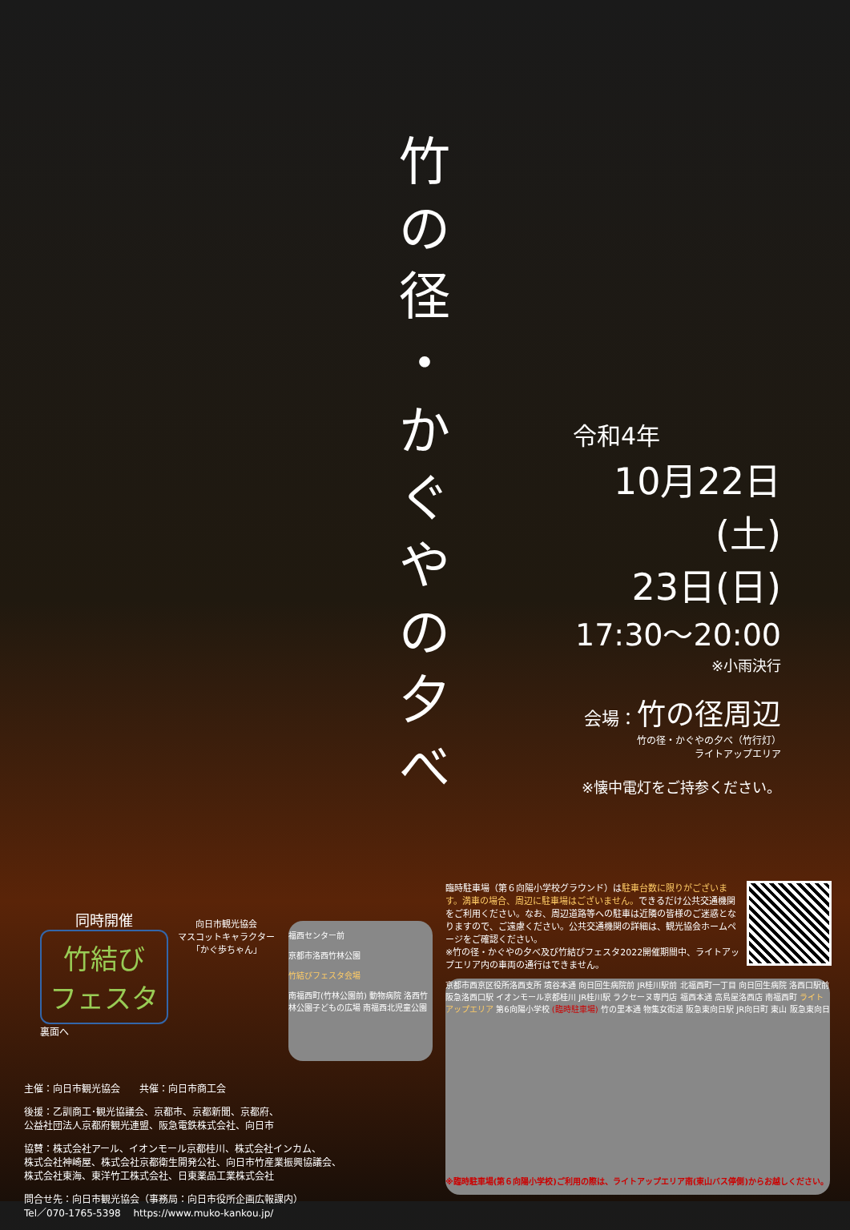竹
の
径
・
か
ぐ
や
の
夕
べ
令和4年
10月22日(土)
23日(日)
17:30～20:00
※小雨決行
会場：竹の径周辺
竹の径・かぐやの夕べ（竹行灯）
ライトアップエリア
※懐中電灯をご持参ください。
同時開催
竹結び
フェスタ
裏面へ
向日市観光協会
マスコットキャラクター
「かぐ歩ちゃん」
福西センター前
京都市洛西竹林公園
竹結びフェスタ会場
南福西町(竹林公園前) 動物病院 洛西竹林公園子どもの広場 南福西北児童公園
臨時駐車場（第６向陽小学校グラウンド）は駐車台数に限りがございます。満車の場合、周辺に駐車場はございません。できるだけ公共交通機関をご利用ください。なお、周辺道路等への駐車は近隣の皆様のご迷惑となりますので、ご遠慮ください。公共交通機関の詳細は、観光協会ホームページをご確認ください。
※竹の径・かぐやの夕べ及び竹結びフェスタ2022開催期間中、ライトアップエリア内の車両の通行はできません。
京都市西京区役所洛西支所 境谷本通 向日回生病院前 JR桂川駅前 北福西町一丁目 向日回生病院 洛西口駅前 阪急洛西口駅 イオンモール京都桂川 JR桂川駅 ラクセーヌ専門店 福西本通 高島屋洛西店 南福西町 ライトアップエリア 第6向陽小学校 (臨時駐車場) 竹の里本通 物集女街道 阪急東向日駅 JR向日町 東山 阪急東向日
※臨時駐車場(第６向陽小学校)ご利用の際は、ライトアップエリア南(東山バス停側)からお越しください。
主催：向日市観光協会　　共催：向日市商工会
後援：乙訓商工･観光協議会、京都市、京都新聞、京都府、
公益社団法人京都府観光連盟、阪急電鉄株式会社、向日市
協賛：株式会社アール、イオンモール京都桂川、株式会社インカム、
株式会社神崎屋、株式会社京都衛生開発公社、向日市竹産業振興協議会、
株式会社東海、東洋竹工株式会社、日東薬品工業株式会社
問合せ先：向日市観光協会（事務局：向日市役所企画広報課内）
Tel／070-1765-5398　 https://www.muko-kankou.jp/